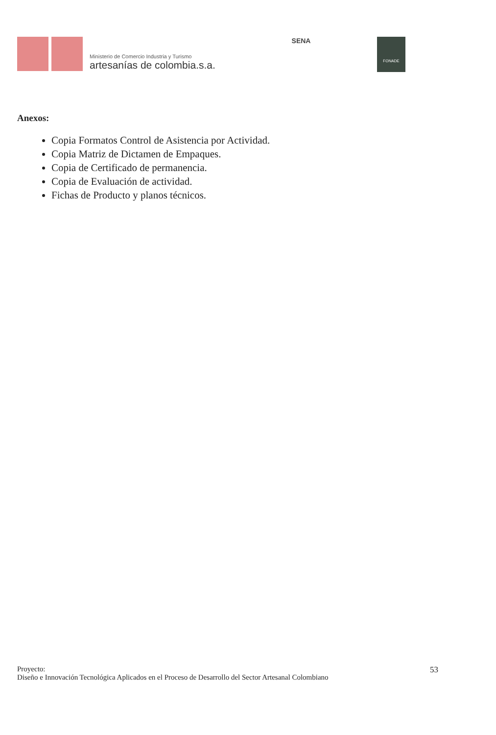Ministerio de Comercio Industria y Turismo
artesanías de colombia.s.a.
SENA FONADE
Anexos:
Copia Formatos Control de Asistencia por Actividad.
Copia Matriz de Dictamen de Empaques.
Copia de Certificado de permanencia.
Copia de Evaluación de actividad.
Fichas de Producto y planos técnicos.
Proyecto:
53
Diseño e Innovación Tecnológica Aplicados en el Proceso de Desarrollo del Sector Artesanal Colombiano